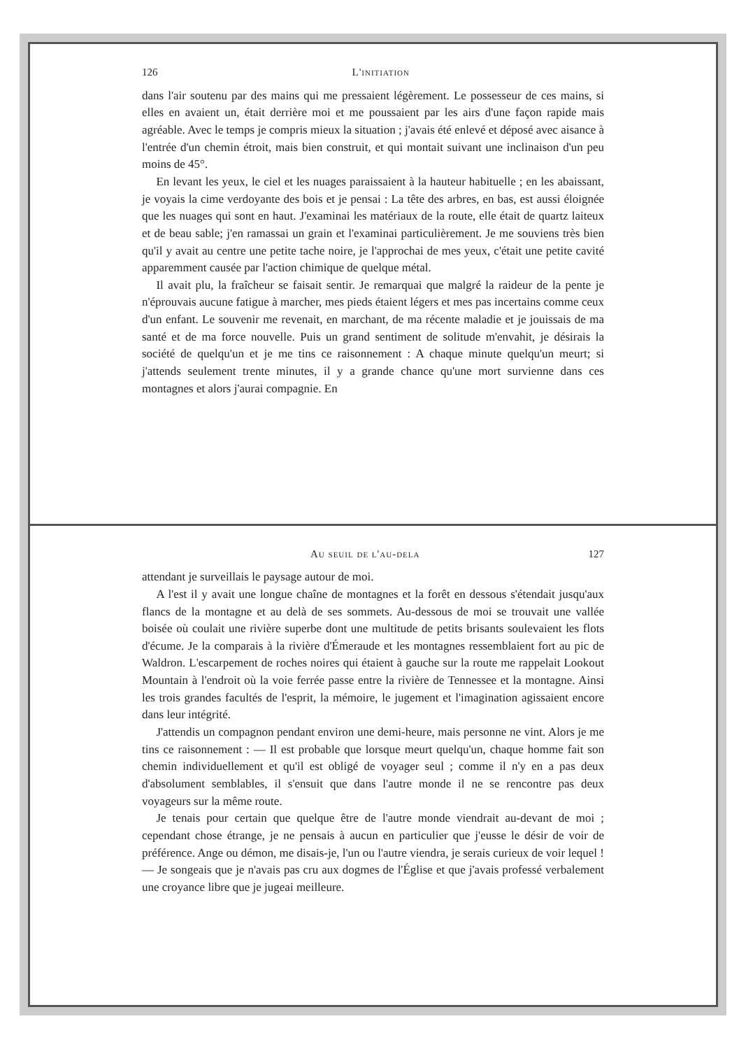126 L'initiation
dans l'air soutenu par des mains qui me pressaient légèrement. Le possesseur de ces mains, si elles en avaient un, était derrière moi et me poussaient par les airs d'une façon rapide mais agréable. Avec le temps je compris mieux la situation ; j'avais été enlevé et déposé avec aisance à l'entrée d'un chemin étroit, mais bien construit, et qui montait suivant une inclinaison d'un peu moins de 45°.
En levant les yeux, le ciel et les nuages paraissaient à la hauteur habituelle ; en les abaissant, je voyais la cime verdoyante des bois et je pensai : La tête des arbres, en bas, est aussi éloignée que les nuages qui sont en haut. J'examinai les matériaux de la route, elle était de quartz laiteux et de beau sable; j'en ramassai un grain et l'examinai particulièrement. Je me souviens très bien qu'il y avait au centre une petite tache noire, je l'approchai de mes yeux, c'était une petite cavité apparemment causée par l'action chimique de quelque métal.
Il avait plu, la fraîcheur se faisait sentir. Je remarquai que malgré la raideur de la pente je n'éprouvais aucune fatigue à marcher, mes pieds étaient légers et mes pas incertains comme ceux d'un enfant. Le souvenir me revenait, en marchant, de ma récente maladie et je jouissais de ma santé et de ma force nouvelle. Puis un grand sentiment de solitude m'envahit, je désirais la société de quelqu'un et je me tins ce raisonnement : A chaque minute quelqu'un meurt; si j'attends seulement trente minutes, il y a grande chance qu'une mort survienne dans ces montagnes et alors j'aurai compagnie. En
Au seuil de l'au-dela 127
attendant je surveillais le paysage autour de moi.
A l'est il y avait une longue chaîne de montagnes et la forêt en dessous s'étendait jusqu'aux flancs de la montagne et au delà de ses sommets. Au-dessous de moi se trouvait une vallée boisée où coulait une rivière superbe dont une multitude de petits brisants soulevaient les flots d'écume. Je la comparais à la rivière d'Émeraude et les montagnes ressemblaient fort au pic de Waldron. L'escarpement de roches noires qui étaient à gauche sur la route me rappelait Lookout Mountain à l'endroit où la voie ferrée passe entre la rivière de Tennessee et la montagne. Ainsi les trois grandes facultés de l'esprit, la mémoire, le jugement et l'imagination agissaient encore dans leur intégrité.
J'attendis un compagnon pendant environ une demi-heure, mais personne ne vint. Alors je me tins ce raisonnement : — Il est probable que lorsque meurt quelqu'un, chaque homme fait son chemin individuellement et qu'il est obligé de voyager seul ; comme il n'y en a pas deux d'absolument semblables, il s'ensuit que dans l'autre monde il ne se rencontre pas deux voyageurs sur la même route.
Je tenais pour certain que quelque être de l'autre monde viendrait au-devant de moi ; cependant chose étrange, je ne pensais à aucun en particulier que j'eusse le désir de voir de préférence. Ange ou démon, me disais-je, l'un ou l'autre viendra, je serais curieux de voir lequel ! — Je songeais que je n'avais pas cru aux dogmes de l'Église et que j'avais professé verbalement une croyance libre que je jugeai meilleure.